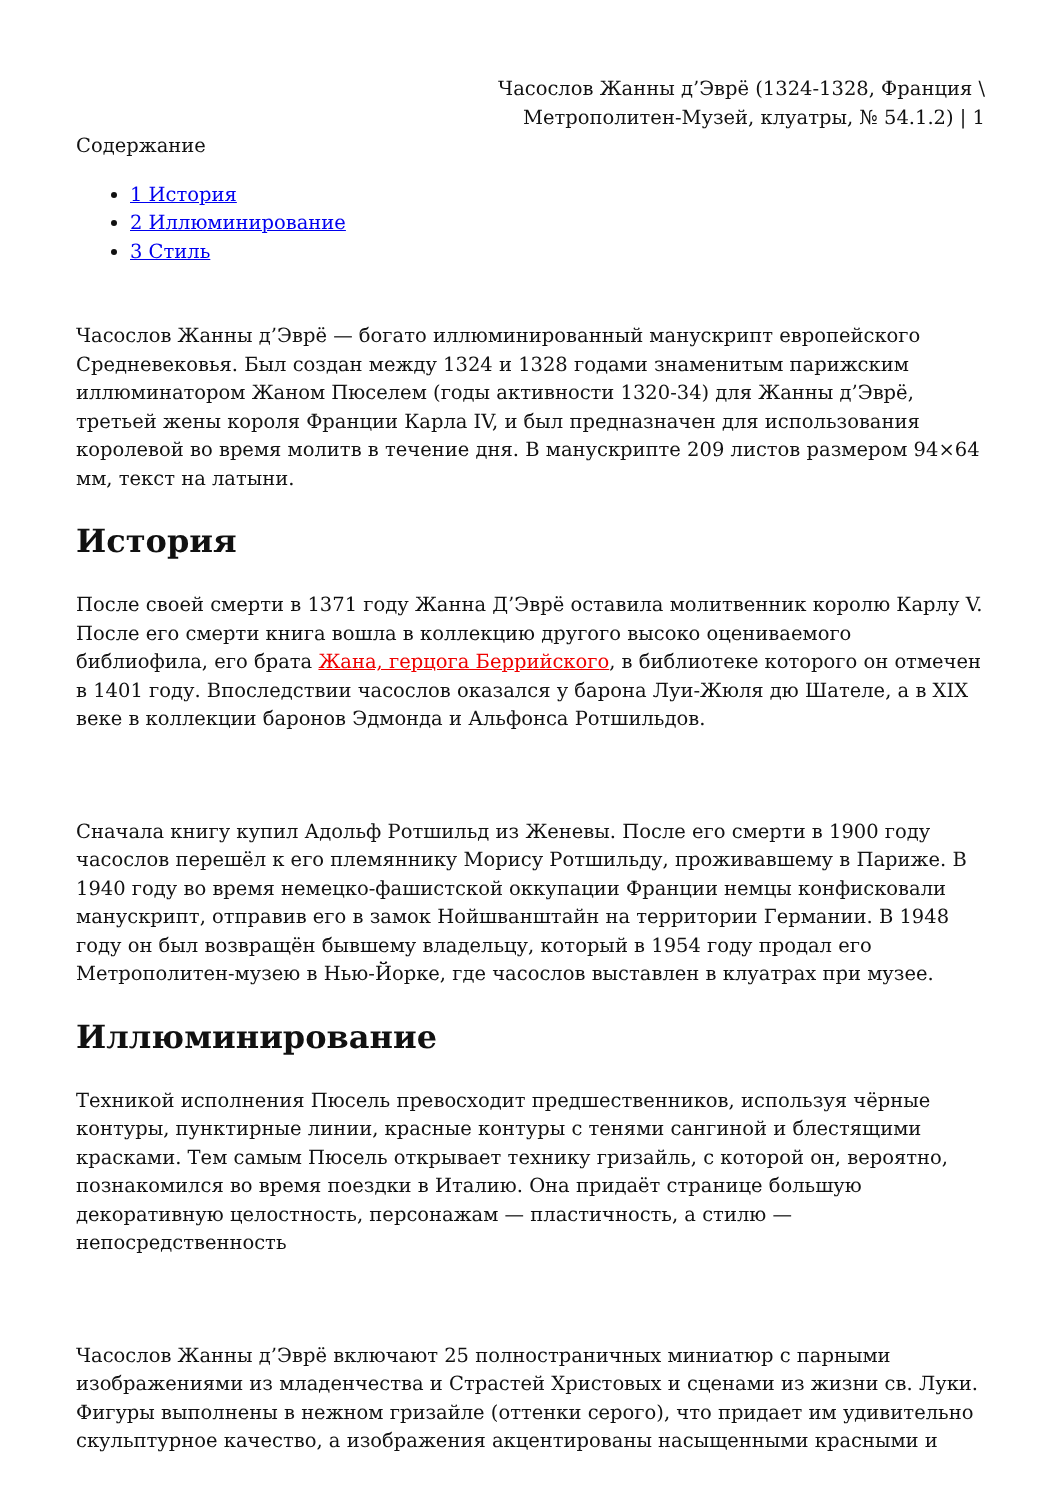Часослов Жанны д’Эврё (1324-1328, Франция \ Метрополитен-Музей, клуатры, № 54.1.2) | 1
Содержание
1 История
2 Иллюминирование
3 Стиль
Часослов Жанны д’Эврё — богато иллюминированный манускрипт европейского Средневековья. Был создан между 1324 и 1328 годами знаменитым парижским иллюминатором Жаном Пюселем (годы активности 1320-34) для Жанны д’Эврё, третьей жены короля Франции Карла IV, и был предназначен для использования королевой во время молитв в течение дня. В манускрипте 209 листов размером 94×64 мм, текст на латыни.
История
После своей смерти в 1371 году Жанна Д’Эврё оставила молитвенник королю Карлу V. После его смерти книга вошла в коллекцию другого высоко оцениваемого библиофила, его брата Жана, герцога Беррийского, в библиотеке которого он отмечен в 1401 году. Впоследствии часослов оказался у барона Луи-Жюля дю Шателе, а в XIX веке в коллекции баронов Эдмонда и Альфонса Ротшильдов.
Сначала книгу купил Адольф Ротшильд из Женевы. После его смерти в 1900 году часослов перешёл к его племяннику Морису Ротшильду, проживавшему в Париже. В 1940 году во время немецко-фашистской оккупации Франции немцы конфисковали манускрипт, отправив его в замок Нойшванштайн на территории Германии. В 1948 году он был возвращён бывшему владельцу, который в 1954 году продал его Метрополитен-музею в Нью-Йорке, где часослов выставлен в клуатрах при музее.
Иллюминирование
Техникой исполнения Пюсель превосходит предшественников, используя чёрные контуры, пунктирные линии, красные контуры с тенями сангиной и блестящими красками. Тем самым Пюсель открывает технику гризайль, с которой он, вероятно, познакомился во время поездки в Италию. Она придаёт странице большую декоративную целостность, персонажам — пластичность, а стилю — непосредственность
Часослов Жанны д’Эврё включают 25 полностраничных миниатюр с парными изображениями из младенчества и Страстей Христовых и сценами из жизни св. Луки. Фигуры выполнены в нежном гризайле (оттенки серого), что придает им удивительно скульптурное качество, а изображения акцентированы насыщенными красными и